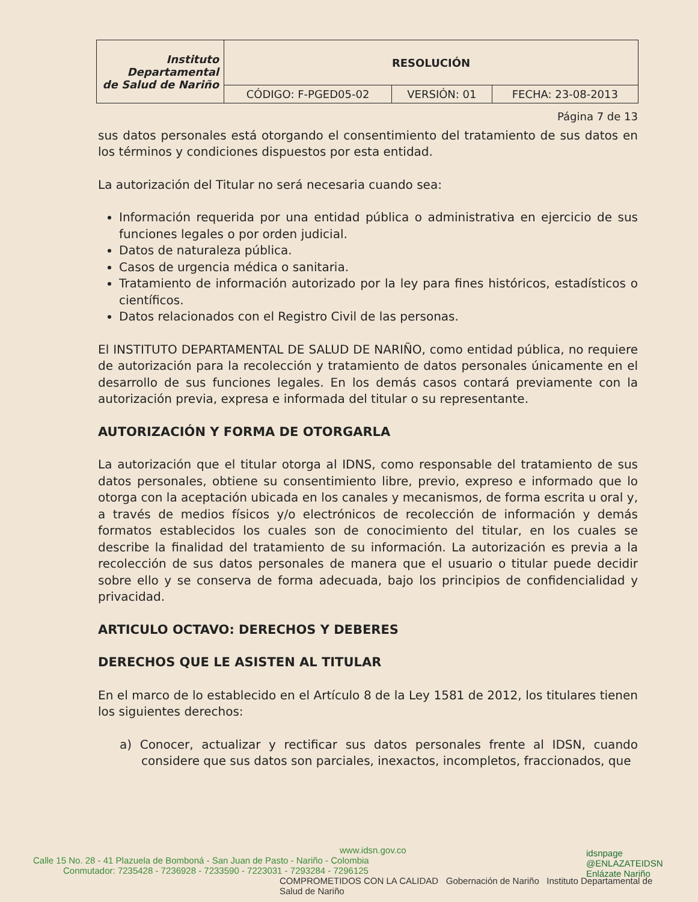| Instituto Departamental de Salud de Nariño | RESOLUCIÓN | | |
| | CÓDIGO: F-PGED05-02 | VERSIÓN: 01 | FECHA: 23-08-2013 |
Página 7 de 13
sus datos personales está otorgando el consentimiento del tratamiento de sus datos en los términos y condiciones dispuestos por esta entidad.
La autorización del Titular no será necesaria cuando sea:
Información requerida por una entidad pública o administrativa en ejercicio de sus funciones legales o por orden judicial.
Datos de naturaleza pública.
Casos de urgencia médica o sanitaria.
Tratamiento de información autorizado por la ley para fines históricos, estadísticos o científicos.
Datos relacionados con el Registro Civil de las personas.
El INSTITUTO DEPARTAMENTAL DE SALUD DE NARIÑO, como entidad pública, no requiere de autorización para la recolección y tratamiento de datos personales únicamente en el desarrollo de sus funciones legales. En los demás casos contará previamente con la autorización previa, expresa e informada del titular o su representante.
AUTORIZACIÓN Y FORMA DE OTORGARLA
La autorización que el titular otorga al IDNS, como responsable del tratamiento de sus datos personales, obtiene su consentimiento libre, previo, expreso e informado que lo otorga con la aceptación ubicada en los canales y mecanismos, de forma escrita u oral y, a través de medios físicos y/o electrónicos de recolección de información y demás formatos establecidos los cuales son de conocimiento del titular, en los cuales se describe la finalidad del tratamiento de su información. La autorización es previa a la recolección de sus datos personales de manera que el usuario o titular puede decidir sobre ello y se conserva de forma adecuada, bajo los principios de confidencialidad y privacidad.
ARTICULO OCTAVO: DERECHOS Y DEBERES
DERECHOS QUE LE ASISTEN AL TITULAR
En el marco de lo establecido en el Artículo 8 de la Ley 1581 de 2012, los titulares tienen los siguientes derechos:
a) Conocer, actualizar y rectificar sus datos personales frente al IDSN, cuando considere que sus datos son parciales, inexactos, incompletos, fraccionados, que
www.idsn.gov.co
Calle 15 No. 28 - 41 Plazuela de Bomboná - San Juan de Pasto - Nariño - Colombia
Conmutador: 7235428 - 7236928 - 7233590 - 7223031 - 7293284 - 7296125
COMPROMETIDOS CON LA CALIDAD Gobernación de Nariño Instituto Departamental de Salud de Nariño
idsnpage
@ENLAZATEIDSN
Enlázate Nariño